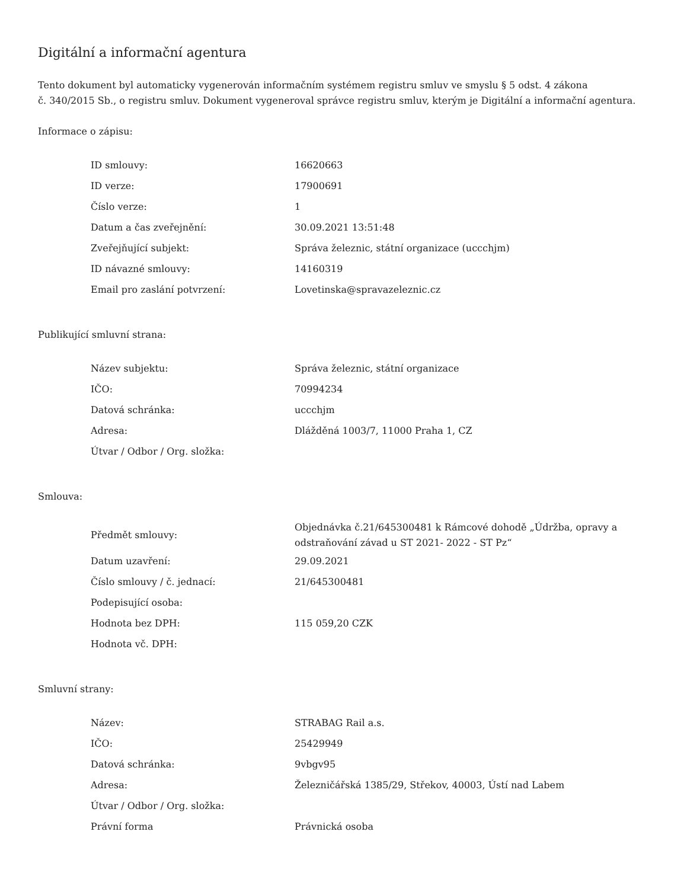Digitální a informační agentura
Tento dokument byl automaticky vygenerován informačním systémem registru smluv ve smyslu § 5 odst. 4 zákona
č. 340/2015 Sb., o registru smluv. Dokument vygeneroval správce registru smluv, kterým je Digitální a informační agentura.
Informace o zápisu:
| ID smlouvy: | 16620663 |
| ID verze: | 17900691 |
| Číslo verze: | 1 |
| Datum a čas zveřejnění: | 30.09.2021 13:51:48 |
| Zveřejňující subjekt: | Správa železnic, státní organizace (uccchjm) |
| ID návazné smlouvy: | 14160319 |
| Email pro zaslání potvrzení: | Lovetinska@spravazeleznic.cz |
Publikující smluvní strana:
| Název subjektu: | Správa železnic, státní organizace |
| IČO: | 70994234 |
| Datová schránka: | uccchjm |
| Adresa: | Dlážděná 1003/7, 11000 Praha 1, CZ |
| Útvar / Odbor / Org. složka: | |
Smlouva:
| Předmět smlouvy: | Objednávka č.21/645300481 k Rámcové dohodě „Údržba, opravy a odstraňování závad u ST 2021- 2022 - ST Pz“ |
| Datum uzavření: | 29.09.2021 |
| Číslo smlouvy / č. jednací: | 21/645300481 |
| Podepisující osoba: | |
| Hodnota bez DPH: | 115 059,20 CZK |
| Hodnota vč. DPH: | |
Smluvní strany:
| Název: | STRABAG Rail a.s. |
| IČO: | 25429949 |
| Datová schránka: | 9vbgv95 |
| Adresa: | Železničářská 1385/29, Střekov, 40003, Ústí nad Labem |
| Útvar / Odbor / Org. složka: | |
| Právní forma | Právnická osoba |